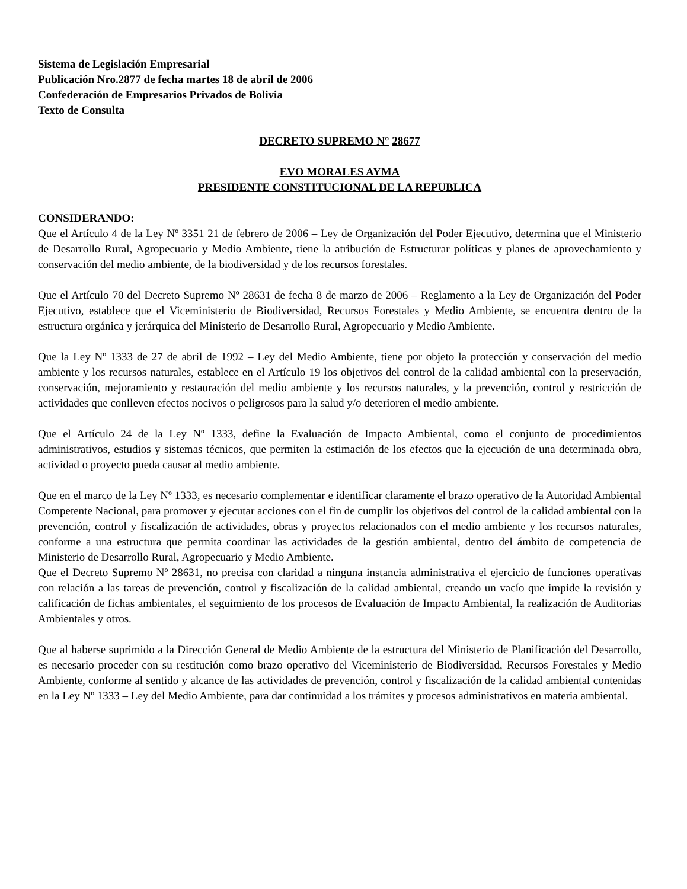Sistema de Legislación Empresarial
Publicación Nro.2877 de fecha martes 18 de abril de 2006
Confederación de Empresarios Privados de Bolivia
Texto de Consulta
DECRETO SUPREMO N° 28677
EVO MORALES AYMA
PRESIDENTE CONSTITUCIONAL DE LA REPUBLICA
CONSIDERANDO:
Que el Artículo 4 de la Ley Nº 3351 21 de febrero de 2006 – Ley de Organización del Poder Ejecutivo, determina que el Ministerio de Desarrollo Rural, Agropecuario y Medio Ambiente, tiene la atribución de Estructurar políticas y planes de aprovechamiento y conservación del medio ambiente, de la biodiversidad y de los recursos forestales.
Que el Artículo 70 del Decreto Supremo Nº 28631 de fecha 8 de marzo de 2006 – Reglamento a la Ley de Organización del Poder Ejecutivo, establece que el Viceministerio de Biodiversidad, Recursos Forestales y Medio Ambiente, se encuentra dentro de la estructura orgánica y jerárquica del Ministerio de Desarrollo Rural, Agropecuario y Medio Ambiente.
Que la Ley Nº 1333 de 27 de abril de 1992 – Ley del Medio Ambiente, tiene por objeto la protección y conservación del medio ambiente y los recursos naturales, establece en el Artículo 19 los objetivos del control de la calidad ambiental con la preservación, conservación, mejoramiento y restauración del medio ambiente y los recursos naturales, y la prevención, control y restricción de actividades que conlleven efectos nocivos o peligrosos para la salud y/o deterioren el medio ambiente.
Que el Artículo 24 de la Ley Nº 1333, define la Evaluación de Impacto Ambiental, como el conjunto de procedimientos administrativos, estudios y sistemas técnicos, que permiten la estimación de los efectos que la ejecución de una determinada obra, actividad o proyecto pueda causar al medio ambiente.
Que en el marco de la Ley Nº 1333, es necesario complementar e identificar claramente el brazo operativo de la Autoridad Ambiental Competente Nacional, para promover y ejecutar acciones con el fin de cumplir los objetivos del control de la calidad ambiental con la prevención, control y fiscalización de actividades, obras y proyectos relacionados con el medio ambiente y los recursos naturales, conforme a una estructura que permita coordinar las actividades de la gestión ambiental, dentro del ámbito de competencia de Ministerio de Desarrollo Rural, Agropecuario y Medio Ambiente.
Que el Decreto Supremo Nº 28631, no precisa con claridad a ninguna instancia administrativa el ejercicio de funciones operativas con relación a las tareas de prevención, control y fiscalización de la calidad ambiental, creando un vacío que impide la revisión y calificación de fichas ambientales, el seguimiento de los procesos de Evaluación de Impacto Ambiental, la realización de Auditorias Ambientales y otros.
Que al haberse suprimido a la Dirección General de Medio Ambiente de la estructura del Ministerio de Planificación del Desarrollo, es necesario proceder con su restitución como brazo operativo del Viceministerio de Biodiversidad, Recursos Forestales y Medio Ambiente, conforme al sentido y alcance de las actividades de prevención, control y fiscalización de la calidad ambiental contenidas en la Ley Nº 1333 – Ley del Medio Ambiente, para dar continuidad a los trámites y procesos administrativos en materia ambiental.